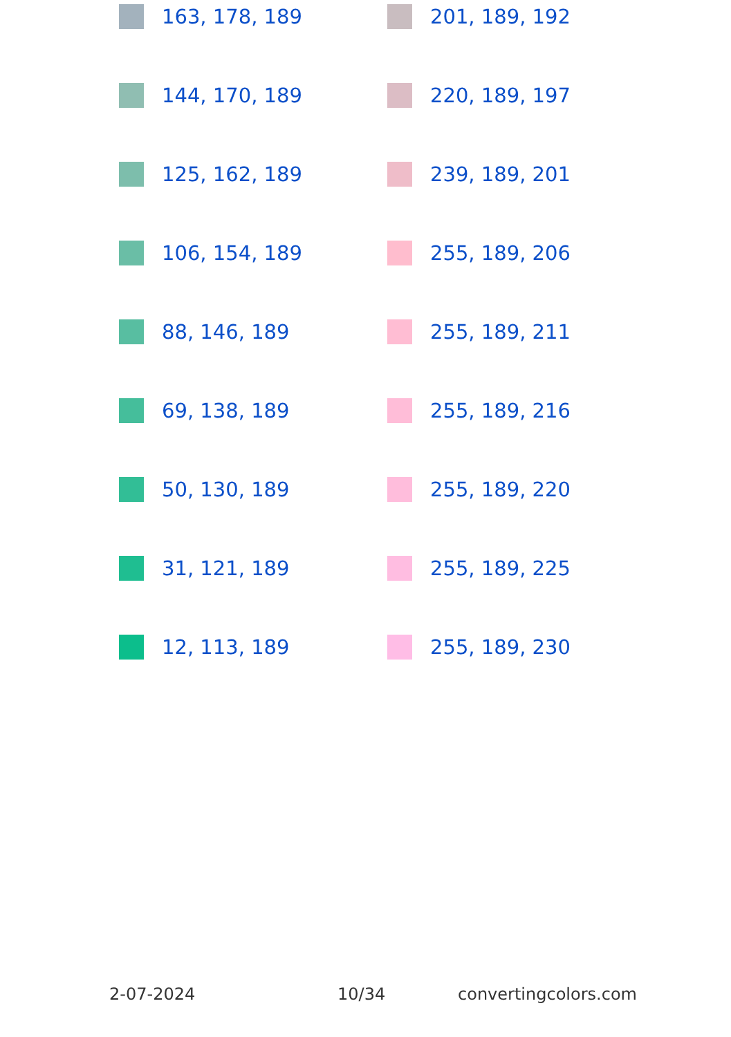163, 178, 189 201, 189, 192
144, 170, 189 220, 189, 197
125, 162, 189 239, 189, 201
106, 154, 189 255, 189, 206
88, 146, 189 255, 189, 211
69, 138, 189 255, 189, 216
50, 130, 189 255, 189, 220
31, 121, 189 255, 189, 225
12, 113, 189 255, 189, 230
2-07-2024 10/34 convertingcolors.com